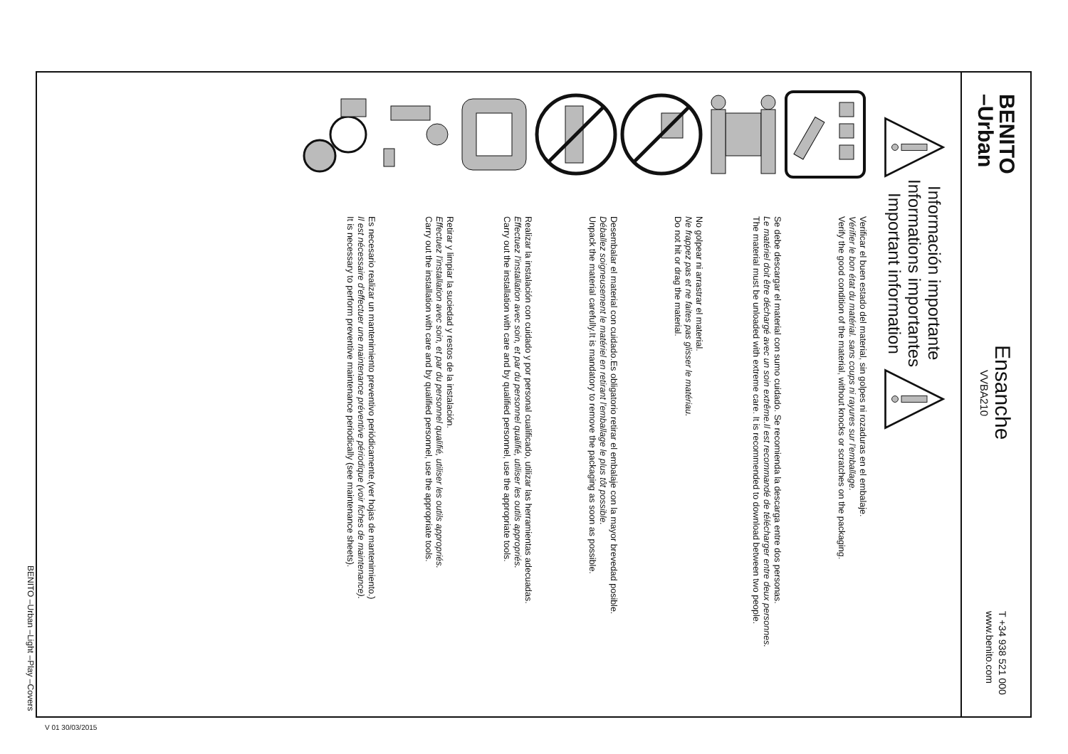BENITO
–Urban
Ensanche
VVBA210
T +34 938 521 000
www.benito.com
Información importante
Informations importantes
Important information
Verificar el buen estado del material, sin golpes ni rozaduras en el embalaje.
Vérifier le bon état du matérial. sans coups ni rayures sur l'emballage.
Verify the good condition of the material, without knocks or scratches on the packaging.
Se debe descargar el material con sumo cuidado. Se recomienda la descarga entre dos personas.
Le matériel doit être déchargé avec un soin extrême.Il est recommandé de télécharger entre deux personnes.
The material must be unloaded with extreme care. It is recommended to download between two people.
No golpear ni arrastrar el material.
Ne frappez pas et ne faites pas glisser le matériau.
Do not hit or drag the material.
Desembalar el material con cuidado.Es obligatorio retirar el embalaje con la mayor brevedad posible.
Déballez soigneusement le matériel en retirant l'emballage le plus tôt possible.
Unpack the material carefully.It is mandatory to remove the packaging as soon as possible.
Realizar la instalación con cuidado y por personal cualificado, utilizar las herramientas adecuadas.
Effectuez l'installation avec soin, et par du personnel qualifié, utiliser les outils appropriés.
Carry out the installation with care and by qualified personnel, use the appropriate tools.
Retirar y limpiar la suciedad y restos de la instalación.
Effectuez l'installation avec soin, et par du personnel qualifié, utiliser les outils appropriés.
Carry out the installation with care and by qualified personnel, use the appropriate tools.
Es necesario realizar un mantenimiento preventivo periódicamente.(ver hojas de mantenimiento.)
Il est nécessaire d'effectuer une maintenance préventive périodique (voir fiches de maintenance).
It is necessary to perform preventive maintenance periodically (see maintenance sheets).
BENITO –Urban –Light –Play –Covers
V 01 30/03/2015